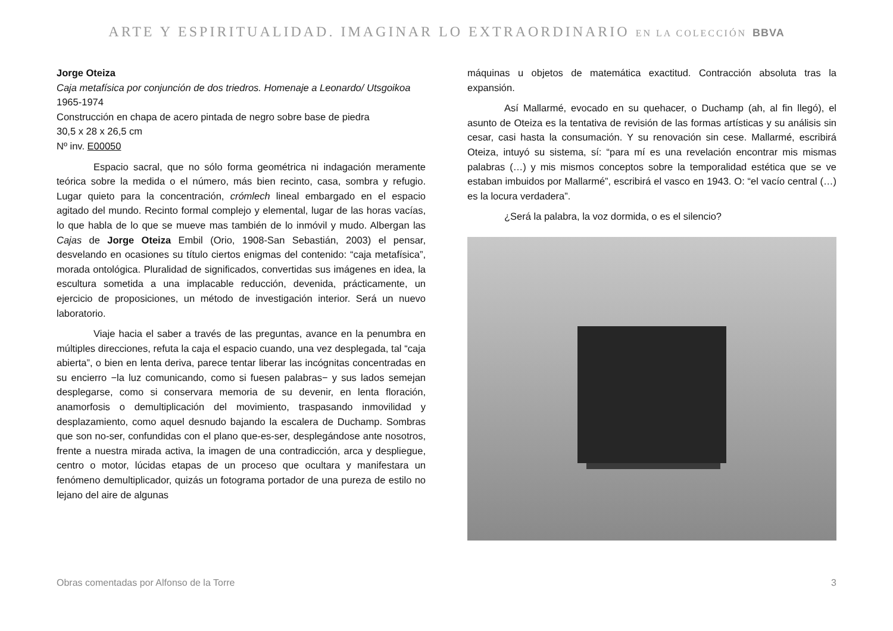ARTE Y ESPIRITUALIDAD. IMAGINAR LO EXTRAORDINARIO EN LA COLECCIÓN BBVA
Jorge Oteiza
Caja metafísica por conjunción de dos triedros. Homenaje a Leonardo/ Utsgoikoa
1965-1974
Construcción en chapa de acero pintada de negro sobre base de piedra
30,5 x 28 x 26,5 cm
Nº inv. E00050
Espacio sacral, que no sólo forma geométrica ni indagación meramente teórica sobre la medida o el número, más bien recinto, casa, sombra y refugio. Lugar quieto para la concentración, crómlech lineal embargado en el espacio agitado del mundo. Recinto formal complejo y elemental, lugar de las horas vacías, lo que habla de lo que se mueve mas también de lo inmóvil y mudo. Albergan las Cajas de Jorge Oteiza Embil (Orio, 1908-San Sebastián, 2003) el pensar, desvelando en ocasiones su título ciertos enigmas del contenido: “caja metafísica”, morada ontológica. Pluralidad de significados, convertidas sus imágenes en idea, la escultura sometida a una implacable reducción, devenida, prácticamente, un ejercicio de proposiciones, un método de investigación interior. Será un nuevo laboratorio.
Viaje hacia el saber a través de las preguntas, avance en la penumbra en múltiples direcciones, refuta la caja el espacio cuando, una vez desplegada, tal “caja abierta”, o bien en lenta deriva, parece tentar liberar las incógnitas concentradas en su encierro −la luz comunicando, como si fuesen palabras− y sus lados semejan desplegarse, como si conservara memoria de su devenir, en lenta floración, anamorfosis o demultiplicación del movimiento, traspasando inmovilidad y desplazamiento, como aquel desnudo bajando la escalera de Duchamp. Sombras que son no-ser, confundidas con el plano que-es-ser, desplegándose ante nosotros, frente a nuestra mirada activa, la imagen de una contradicción, arca y despliegue, centro o motor, lúcidas etapas de un proceso que ocultara y manifestara un fenómeno demultiplicador, quizás un fotograma portador de una pureza de estilo no lejano del aire de algunas
máquinas u objetos de matemática exactitud. Contracción absoluta tras la expansión.
Así Mallarmé, evocado en su quehacer, o Duchamp (ah, al fin llegó), el asunto de Oteiza es la tentativa de revisión de las formas artísticas y su análisis sin cesar, casi hasta la consumación. Y su renovación sin cese. Mallarmé, escribirá Oteiza, intuyó su sistema, sí: “para mí es una revelación encontrar mis mismas palabras (…) y mis mismos conceptos sobre la temporalidad estética que se ve estaban imbuidos por Mallarmé”, escribirá el vasco en 1943. O: “el vacío central (…) es la locura verdadera”.
¿Será la palabra, la voz dormida, o es el silencio?
Obras comentadas por Alfonso de la Torre 3